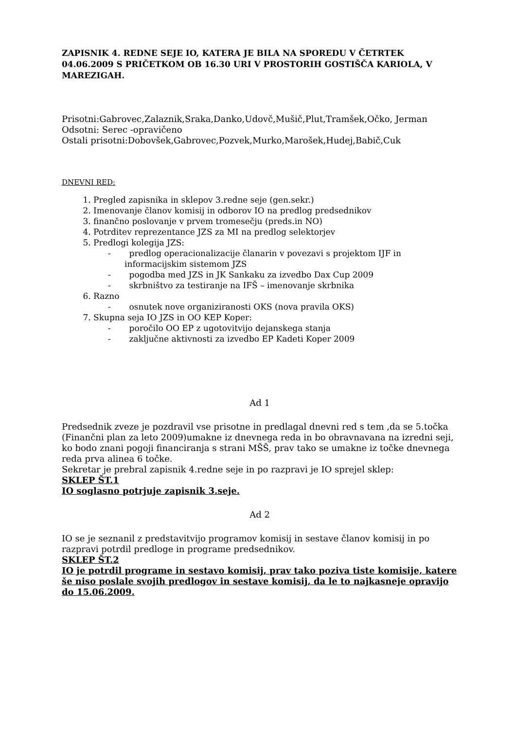ZAPISNIK 4. REDNE SEJE IO, KATERA JE BILA NA SPOREDU V ČETRTEK 04.06.2009 S PRIČETKOM OB 16.30 URI V PROSTORIH GOSTIŠČA KARIOLA, V MAREZIGAH.
Prisotni:Gabrovec,Zalaznik,Sraka,Danko,Udovč,Mušič,Plut,Tramšek,Očko, Jerman
Odsotni: Serec -opravičeno
Ostali prisotni:Dobovšek,Gabrovec,Pozvek,Murko,Marošek,Hudej,Babič,Cuk
DNEVNI RED:
1. Pregled zapisnika in sklepov 3.redne seje (gen.sekr.)
2. Imenovanje članov komisij in odborov IO na predlog predsednikov
3. finančno poslovanje v prvem tromesečju (preds.in NO)
4. Potrditev reprezentance JZS za MI na predlog selektorjev
5. Predlogi kolegija JZS:
- predlog operacionalizacije članarin v povezavi s projektom IJF in informacijskim sistemom JZS
- pogodba med JZS in JK Sankaku za izvedbo Dax Cup 2009
- skrbništvo za testiranje na IFŠ – imenovanje skrbnika
6. Razno
- osnutek nove organiziranosti OKS (nova pravila OKS)
7. Skupna seja IO JZS in OO KEP Koper:
- poročilo OO EP z ugotovitvijo dejanskega stanja
- zaključne aktivnosti za izvedbo EP Kadeti Koper 2009
Ad 1
Predsednik zveze je pozdravil vse prisotne in predlagal dnevni red s tem ,da se 5.točka (Finančni plan za leto 2009)umakne iz dnevnega reda in bo obravnavana na izredni seji, ko bodo znani pogoji financiranja s strani MŠŠ, prav tako se umakne iz točke dnevnega reda prva alinea 6 točke.
Sekretar je prebral zapisnik 4.redne seje in po razpravi je IO sprejel sklep:
SKLEP ŠT.1
IO soglasno potrjuje zapisnik 3.seje.
Ad 2
IO se je seznanil z predstavitvijo programov komisij in sestave članov komisij in po razpravi potrdil predloge in programe predsednikov.
SKLEP ŠT.2
IO je potrdil programe in sestavo komisij, prav tako poziva tiste komisije, katere še niso poslale svojih predlogov in sestave komisij, da le to najkasneje opravijo do 15.06.2009.